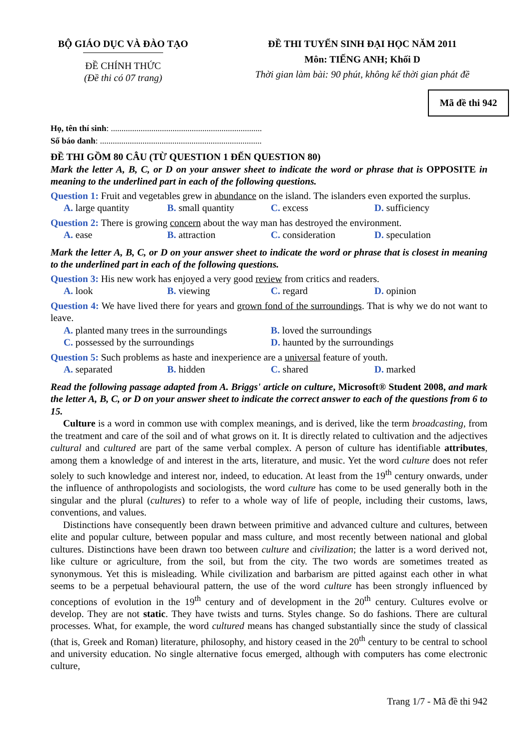BỘ GIÁO DỤC VÀ ĐÀO TẠO
ĐỀ CHÍNH THỨC
(Đề thi có 07 trang)
ĐỀ THI TUYỂN SINH ĐẠI HỌC NĂM 2011
Môn: TIẾNG ANH; Khối D
Thời gian làm bài: 90 phút, không kể thời gian phát đề
Mã đề thi 942
Họ, tên thí sinh: .......................................................................
Số báo danh: ............................................................................
ĐỀ THI GỒM 80 CÂU (TỪ QUESTION 1 ĐẾN QUESTION 80)
Mark the letter A, B, C, or D on your answer sheet to indicate the word or phrase that is OPPOSITE in meaning to the underlined part in each of the following questions.
Question 1: Fruit and vegetables grew in abundance on the island. The islanders even exported the surplus.
A. large quantity B. small quantity C. excess D. sufficiency
Question 2: There is growing concern about the way man has destroyed the environment.
A. ease B. attraction C. consideration D. speculation
Mark the letter A, B, C, or D on your answer sheet to indicate the word or phrase that is closest in meaning to the underlined part in each of the following questions.
Question 3: His new work has enjoyed a very good review from critics and readers.
A. look B. viewing C. regard D. opinion
Question 4: We have lived there for years and grown fond of the surroundings. That is why we do not want to leave.
A. planted many trees in the surroundings B. loved the surroundings
C. possessed by the surroundings D. haunted by the surroundings
Question 5: Such problems as haste and inexperience are a universal feature of youth.
A. separated B. hidden C. shared D. marked
Read the following passage adapted from A. Briggs' article on culture, Microsoft® Student 2008, and mark the letter A, B, C, or D on your answer sheet to indicate the correct answer to each of the questions from 6 to 15.
Culture is a word in common use with complex meanings, and is derived, like the term broadcasting, from the treatment and care of the soil and of what grows on it. It is directly related to cultivation and the adjectives cultural and cultured are part of the same verbal complex. A person of culture has identifiable attributes, among them a knowledge of and interest in the arts, literature, and music. Yet the word culture does not refer solely to such knowledge and interest nor, indeed, to education. At least from the 19<sup>th</sup> century onwards, under the influence of anthropologists and sociologists, the word culture has come to be used generally both in the singular and the plural (cultures) to refer to a whole way of life of people, including their customs, laws, conventions, and values.
Distinctions have consequently been drawn between primitive and advanced culture and cultures, between elite and popular culture, between popular and mass culture, and most recently between national and global cultures. Distinctions have been drawn too between culture and civilization; the latter is a word derived not, like culture or agriculture, from the soil, but from the city. The two words are sometimes treated as synonymous. Yet this is misleading. While civilization and barbarism are pitted against each other in what seems to be a perpetual behavioural pattern, the use of the word culture has been strongly influenced by conceptions of evolution in the 19<sup>th</sup> century and of development in the 20<sup>th</sup> century. Cultures evolve or develop. They are not static. They have twists and turns. Styles change. So do fashions. There are cultural processes. What, for example, the word cultured means has changed substantially since the study of classical (that is, Greek and Roman) literature, philosophy, and history ceased in the 20<sup>th</sup> century to be central to school and university education. No single alternative focus emerged, although with computers has come electronic culture,
Trang 1/7 - Mã đề thi 942